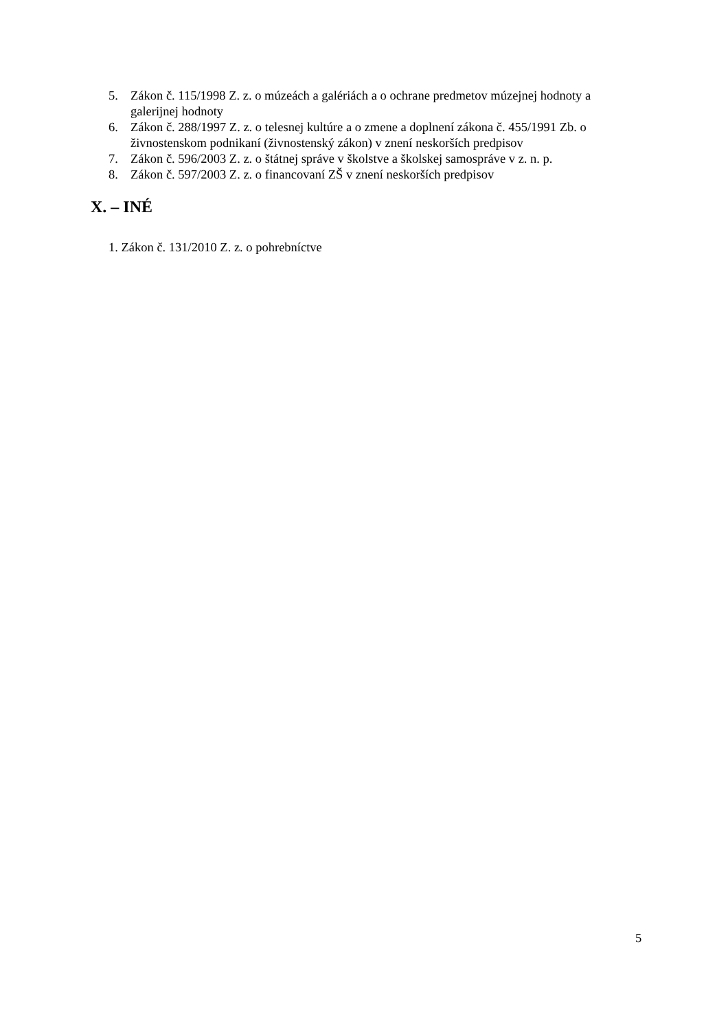5. Zákon č. 115/1998 Z. z. o múzeách a galériách a o ochrane predmetov múzejnej hodnoty a galerijnej hodnoty
6. Zákon č. 288/1997 Z. z. o telesnej kultúre a o zmene a doplnení zákona č. 455/1991 Zb. o živnostenskom podnikaní (živnostenský zákon) v znení neskorších predpisov
7. Zákon č. 596/2003 Z. z. o štátnej správe v školstve a školskej samospráve v z. n. p.
8. Zákon č. 597/2003 Z. z. o financovaní ZŠ v znení neskorších predpisov
X. – INÉ
1. Zákon č. 131/2010 Z. z. o pohrebníctve
5